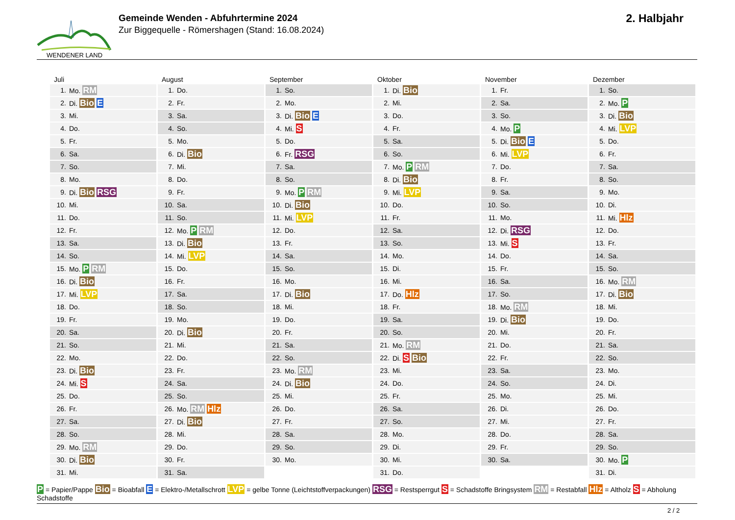WENDENER LAND
Gemeinde Wenden - Abfuhrtermine 2024
Zur Biggequelle - Römershagen (Stand: 16.08.2024)
2. Halbjahr
Juli
| 1. | Mo. RM |
| 2. | Di. Bio E |
| 3. | Mi. |
| 4. | Do. |
| 5. | Fr. |
| 6. | Sa. |
| 7. | So. |
| 8. | Mo. |
| 9. | Di. Bio RSG |
| 10. | Mi. |
| 11. | Do. |
| 12. | Fr. |
| 13. | Sa. |
| 14. | So. |
| 15. | Mo. P RM |
| 16. | Di. Bio |
| 17. | Mi. LVP |
| 18. | Do. |
| 19. | Fr. |
| 20. | Sa. |
| 21. | So. |
| 22. | Mo. |
| 23. | Di. Bio |
| 24. | Mi. S |
| 25. | Do. |
| 26. | Fr. |
| 27. | Sa. |
| 28. | So. |
| 29. | Mo. RM |
| 30. | Di. Bio |
| 31. | Mi. |
August
| 1. | Do. |
| 2. | Fr. |
| 3. | Sa. |
| 4. | So. |
| 5. | Mo. |
| 6. | Di. Bio |
| 7. | Mi. |
| 8. | Do. |
| 9. | Fr. |
| 10. | Sa. |
| 11. | So. |
| 12. | Mo. P RM |
| 13. | Di. Bio |
| 14. | Mi. LVP |
| 15. | Do. |
| 16. | Fr. |
| 17. | Sa. |
| 18. | So. |
| 19. | Mo. |
| 20. | Di. Bio |
| 21. | Mi. |
| 22. | Do. |
| 23. | Fr. |
| 24. | Sa. |
| 25. | So. |
| 26. | Mo. RM Hlz |
| 27. | Di. Bio |
| 28. | Mi. |
| 29. | Do. |
| 30. | Fr. |
| 31. | Sa. |
September
| 1. | So. |
| 2. | Mo. |
| 3. | Di. Bio E |
| 4. | Mi. S |
| 5. | Do. |
| 6. | Fr. RSG |
| 7. | Sa. |
| 8. | So. |
| 9. | Mo. P RM |
| 10. | Di. Bio |
| 11. | Mi. LVP |
| 12. | Do. |
| 13. | Fr. |
| 14. | Sa. |
| 15. | So. |
| 16. | Mo. |
| 17. | Di. Bio |
| 18. | Mi. |
| 19. | Do. |
| 20. | Fr. |
| 21. | Sa. |
| 22. | So. |
| 23. | Mo. RM |
| 24. | Di. Bio |
| 25. | Mi. |
| 26. | Do. |
| 27. | Fr. |
| 28. | Sa. |
| 29. | So. |
| 30. | Mo. |
Oktober
| 1. | Di. Bio |
| 2. | Mi. |
| 3. | Do. |
| 4. | Fr. |
| 5. | Sa. |
| 6. | So. |
| 7. | Mo. P RM |
| 8. | Di. Bio |
| 9. | Mi. LVP |
| 10. | Do. |
| 11. | Fr. |
| 12. | Sa. |
| 13. | So. |
| 14. | Mo. |
| 15. | Di. |
| 16. | Mi. |
| 17. | Do. Hlz |
| 18. | Fr. |
| 19. | Sa. |
| 20. | So. |
| 21. | Mo. RM |
| 22. | Di. S Bio |
| 23. | Mi. |
| 24. | Do. |
| 25. | Fr. |
| 26. | Sa. |
| 27. | So. |
| 28. | Mo. |
| 29. | Di. |
| 30. | Mi. |
| 31. | Do. |
November
| 1. | Fr. |
| 2. | Sa. |
| 3. | So. |
| 4. | Mo. P |
| 5. | Di. Bio E |
| 6. | Mi. LVP |
| 7. | Do. |
| 8. | Fr. |
| 9. | Sa. |
| 10. | So. |
| 11. | Mo. |
| 12. | Di. RSG |
| 13. | Mi. S |
| 14. | Do. |
| 15. | Fr. |
| 16. | Sa. |
| 17. | So. |
| 18. | Mo. RM |
| 19. | Di. Bio |
| 20. | Mi. |
| 21. | Do. |
| 22. | Fr. |
| 23. | Sa. |
| 24. | So. |
| 25. | Mo. |
| 26. | Di. |
| 27. | Mi. |
| 28. | Do. |
| 29. | Fr. |
| 30. | Sa. |
Dezember
| 1. | So. |
| 2. | Mo. P |
| 3. | Di. Bio |
| 4. | Mi. LVP |
| 5. | Do. |
| 6. | Fr. |
| 7. | Sa. |
| 8. | So. |
| 9. | Mo. |
| 10. | Di. |
| 11. | Mi. Hlz |
| 12. | Do. |
| 13. | Fr. |
| 14. | Sa. |
| 15. | So. |
| 16. | Mo. RM |
| 17. | Di. Bio |
| 18. | Mi. |
| 19. | Do. |
| 20. | Fr. |
| 21. | Sa. |
| 22. | So. |
| 23. | Mo. |
| 24. | Di. |
| 25. | Mi. |
| 26. | Do. |
| 27. | Fr. |
| 28. | Sa. |
| 29. | So. |
| 30. | Mo. P |
| 31. | Di. |
P = Papier/Pappe Bio = Bioabfall E = Elektro-/Metallschrott LVP = gelbe Tonne (Leichtstoffverpackungen) RSG = Restsperrgut S = Schadstoffe Bringsystem RM = Restabfall Hlz = Altholz S = Abholung Schadstoffe
2 / 2